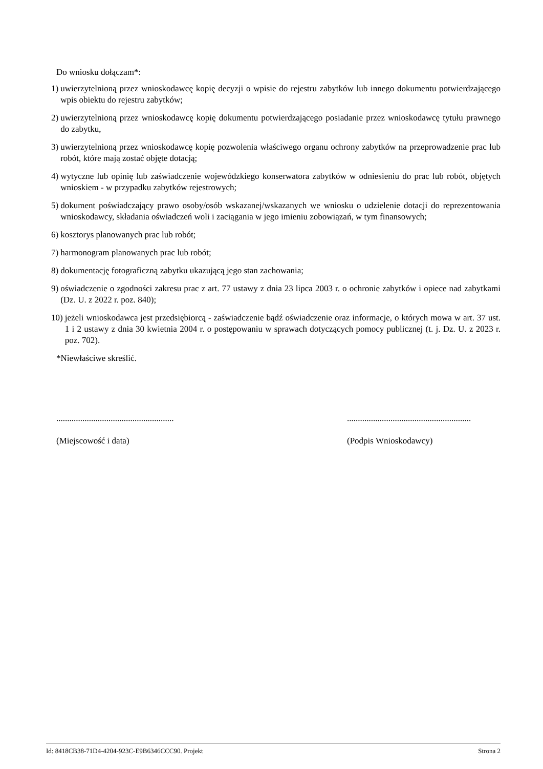Do wniosku dołączam*:
1) uwierzytelnioną przez wnioskodawcę kopię decyzji o wpisie do rejestru zabytków lub innego dokumentu potwierdzającego wpis obiektu do rejestru zabytków;
2) uwierzytelnioną przez wnioskodawcę kopię dokumentu potwierdzającego posiadanie przez wnioskodawcę tytułu prawnego do zabytku,
3) uwierzytelnioną przez wnioskodawcę kopię pozwolenia właściwego organu ochrony zabytków na przeprowadzenie prac lub robót, które mają zostać objęte dotacją;
4) wytyczne lub opinię lub zaświadczenie wojewódzkiego konserwatora zabytków w odniesieniu do prac lub robót, objętych wnioskiem - w przypadku zabytków rejestrowych;
5) dokument poświadczający prawo osoby/osób wskazanej/wskazanych we wniosku o udzielenie dotacji do reprezentowania wnioskodawcy, składania oświadczeń woli i zaciągania w jego imieniu zobowiązań, w tym finansowych;
6) kosztorys planowanych prac lub robót;
7) harmonogram planowanych prac lub robót;
8) dokumentację fotograficzną zabytku ukazującą jego stan zachowania;
9) oświadczenie o zgodności zakresu prac z art. 77 ustawy z dnia 23 lipca 2003 r. o ochronie zabytków i opiece nad zabytkami (Dz. U. z 2022 r. poz. 840);
10) jeżeli wnioskodawca jest przedsiębiorcą - zaświadczenie bądź oświadczenie oraz informacje, o których mowa w art. 37 ust. 1 i 2 ustawy z dnia 30 kwietnia 2004 r. o postępowaniu w sprawach dotyczących pomocy publicznej (t. j. Dz. U. z 2023 r. poz. 702).
*Niewłaściwe skreślić.
......................................................
(Miejscowość i data)
.........................................................
(Podpis Wnioskodawcy)
Id: 8418CB38-71D4-4204-923C-E9B6346CCC90. Projekt Strona 2